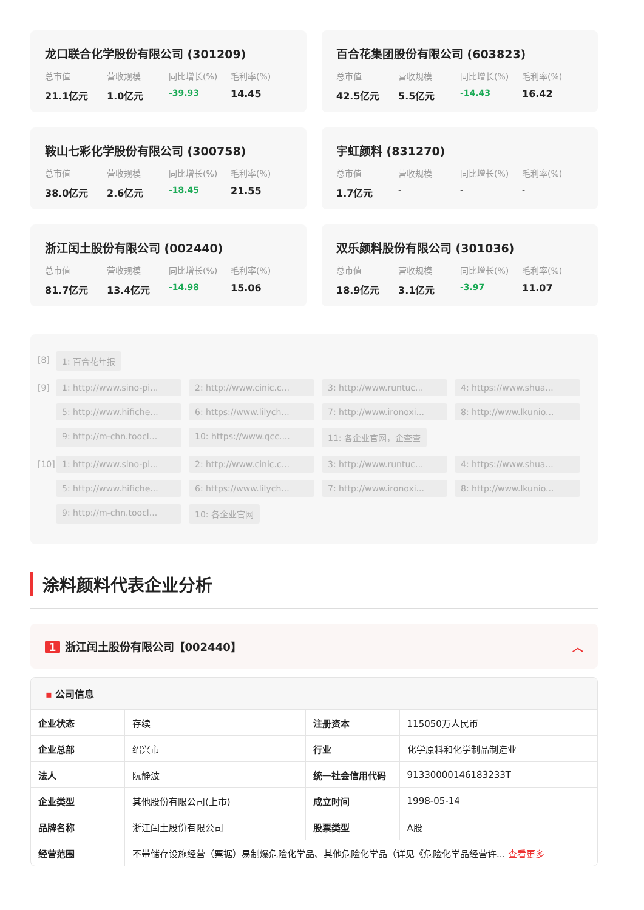龙口联合化学股份有限公司 (301209)
总市值 营收规模 同比增长(%) 毛利率(%) 21.1亿元 1.0亿元 -39.93 14.45
百合花集团股份有限公司 (603823)
总市值 营收规模 同比增长(%) 毛利率(%) 42.5亿元 5.5亿元 -14.43 16.42
鞍山七彩化学股份有限公司 (300758)
总市值 营收规模 同比增长(%) 毛利率(%) 38.0亿元 2.6亿元 -18.45 21.55
宇虹颜料 (831270)
总市值 营收规模 同比增长(%) 毛利率(%) 1.7亿元 - - -
浙江闰土股份有限公司 (002440)
总市值 营收规模 同比增长(%) 毛利率(%) 81.7亿元 13.4亿元 -14.98 15.06
双乐颜料股份有限公司 (301036)
总市值 营收规模 同比增长(%) 毛利率(%) 18.9亿元 3.1亿元 -3.97 11.07
[8] 1: 百合花年报
[9] 1: http://www.sino-pi... 2: http://www.cinic.c... 3: http://www.runtuc... 4: https://www.shua... 5: http://www.hifiche... 6: https://www.lilych... 7: http://www.ironoxi... 8: http://www.lkunio... 9: http://m-chn.toocl... 10: https://www.qcc.... 11: 各企业官网，企查查
[10]
1: http://www.sino-pi... 2: http://www.cinic.c... 3: http://www.runtuc... 4: https://www.shua... 5: http://www.hifiche... 6: https://www.lilych... 7: http://www.ironoxi... 8: http://www.lkunio... 9: http://m-chn.toocl... 10: 各企业官网
涂料颜料代表企业分析
1 浙江闰土股份有限公司【002440】 ︿
▪ 公司信息
| 企业状态 | 存续 | 注册资本 | 115050万人民币 |
| 企业总部 | 绍兴市 | 行业 | 化学原料和化学制品制造业 |
| 法人 | 阮静波 | 统一社会信用代码 | 91330000146183233T |
| 企业类型 | 其他股份有限公司(上市) | 成立时间 | 1998-05-14 |
| 品牌名称 | 浙江闰土股份有限公司 | 股票类型 | A股 |
| 经营范围 | 不带储存设施经营（票据）易制爆危险化学品、其他危险化学品（详见《危险化学品经营许... 查看更多 | | |